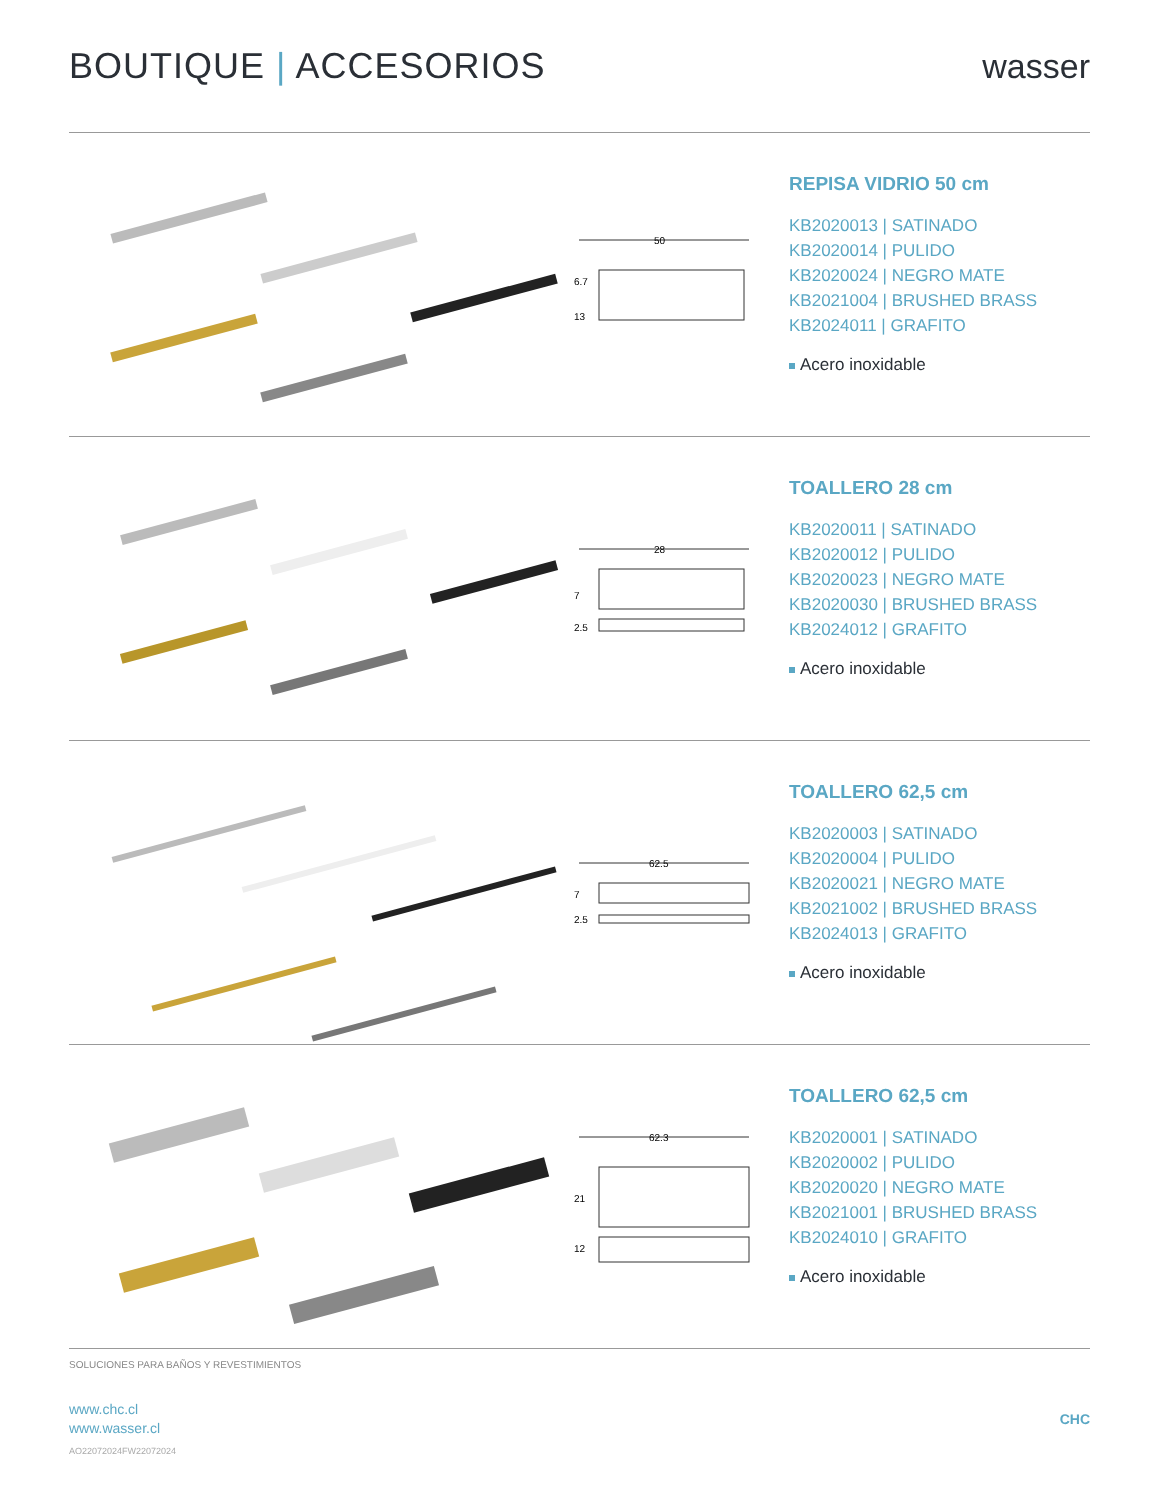BOUTIQUE | ACCESORIOS wasser
50
6.7
13
REPISA VIDRIO 50 cm
KB2020013 | SATINADO
KB2020014 | PULIDO
KB2020024 | NEGRO MATE
KB2021004 | BRUSHED BRASS
KB2024011 | GRAFITO
Acero inoxidable
28
7
2.5
TOALLERO 28 cm
KB2020011 | SATINADO
KB2020012 | PULIDO
KB2020023 | NEGRO MATE
KB2020030 | BRUSHED BRASS
KB2024012 | GRAFITO
Acero inoxidable
62.5
7
2.5
TOALLERO 62,5 cm
KB2020003 | SATINADO
KB2020004 | PULIDO
KB2020021 | NEGRO MATE
KB2021002 | BRUSHED BRASS
KB2024013 | GRAFITO
Acero inoxidable
62.3
21
12
TOALLERO 62,5 cm
KB2020001 | SATINADO
KB2020002 | PULIDO
KB2020020 | NEGRO MATE
KB2021001 | BRUSHED BRASS
KB2024010 | GRAFITO
Acero inoxidable
SOLUCIONES PARA BAÑOS Y REVESTIMIENTOS
www.chc.cl
www.wasser.cl
CHC
AO22072024FW22072024